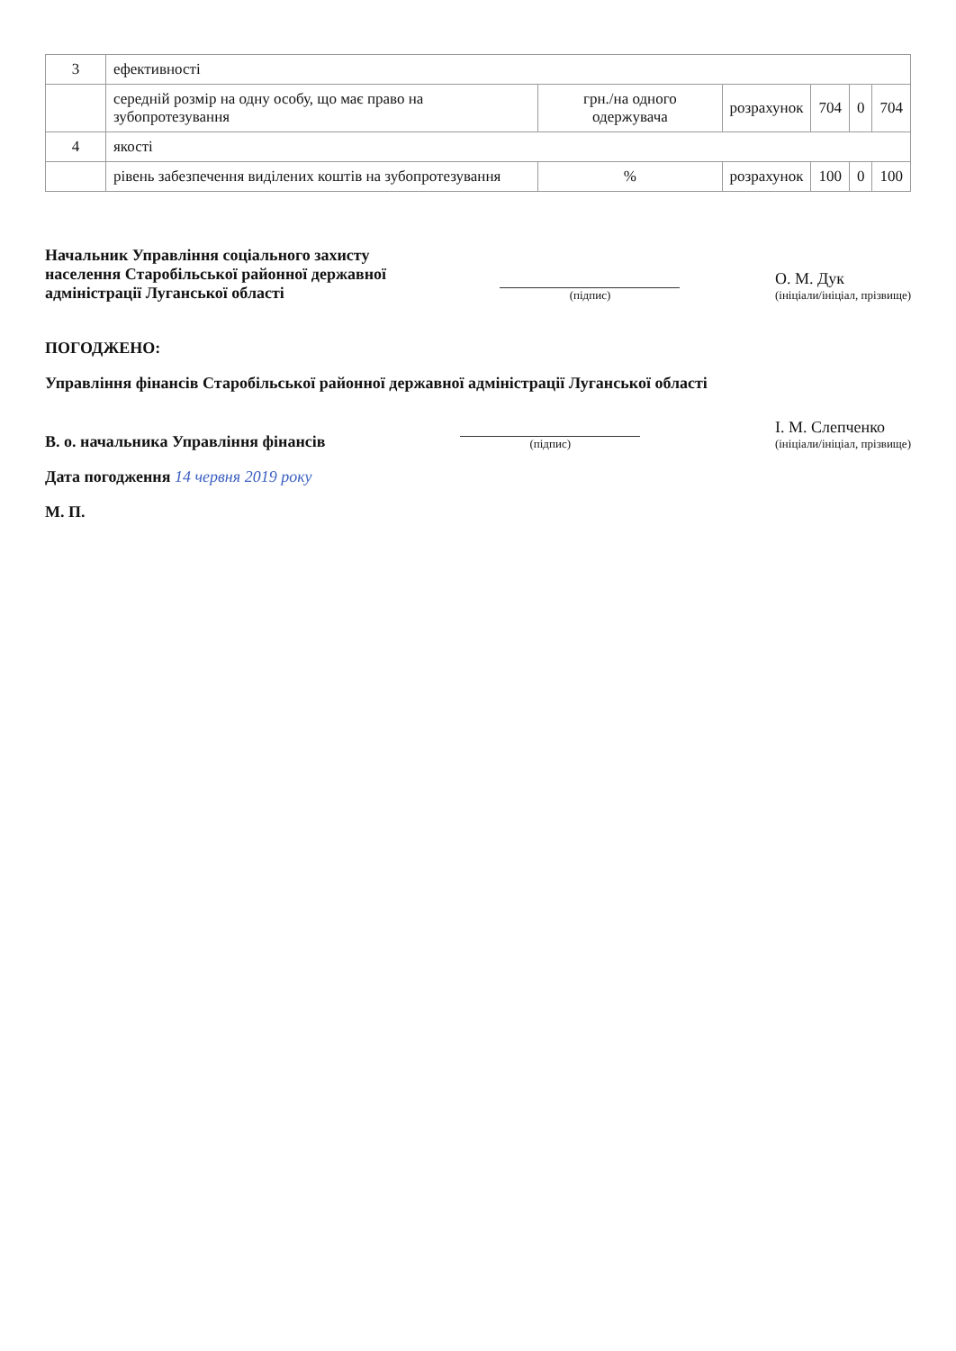| 3 | ефективності | | | | | |
| | середній розмір на одну особу, що має право на зубопротезування | грн./на одного одержувача | розрахунок | 704 | 0 | 704 |
| 4 | якості | | | | | |
| | рівень забезпечення виділених коштів на зубопротезування | % | розрахунок | 100 | 0 | 100 |
Начальник Управління соціального захисту населення Старобільської районної державної адміністрації Луганської області
(підпис)
О. М. Дук
(ініціали/ініціал, прізвище)
ПОГОДЖЕНО:
Управління фінансів Старобільської районної державної адміністрації Луганської області
В. о. начальника Управління фінансів
(підпис)
І. М. Слепченко
(ініціали/ініціал, прізвище)
Дата погодження 14 червня 2019 року
М. П.